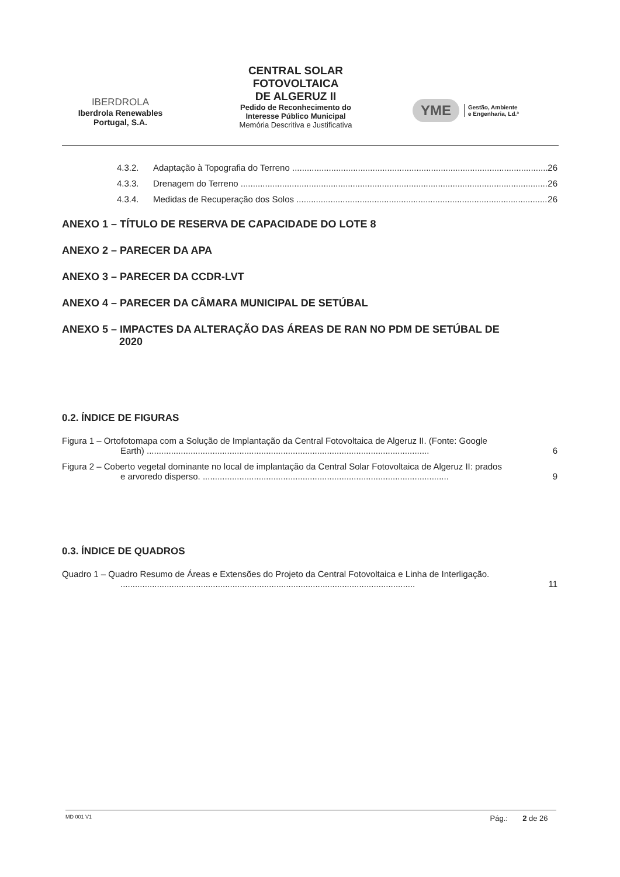IBERDROLA
Iberdrola Renewables
Portugal, S.A.
CENTRAL SOLAR
FOTOVOLTAICA
DE ALGERUZ II
Pedido de Reconhecimento do
Interesse Público Municipal
Memória Descritiva e Justificativa
YME Gestão, Ambiente
e Engenharia, Ld.ª
4.3.2. Adaptação à Topografia do Terreno 26
4.3.3. Drenagem do Terreno 26
4.3.4. Medidas de Recuperação dos Solos 26
ANEXO 1 – TÍTULO DE RESERVA DE CAPACIDADE DO LOTE 8
ANEXO 2 – PARECER DA APA
ANEXO 3 – PARECER DA CCDR-LVT
ANEXO 4 – PARECER DA CÂMARA MUNICIPAL DE SETÚBAL
ANEXO 5 – IMPACTES DA ALTERAÇÃO DAS ÁREAS DE RAN NO PDM DE SETÚBAL DE
2020
0.2. ÍNDICE DE FIGURAS
Figura 1 – Ortofotomapa com a Solução de Implantação da Central Fotovoltaica de Algeruz II. (Fonte: Google
Earth) .................................................................................................................... 6
Figura 2 – Coberto vegetal dominante no local de implantação da Central Solar Fotovoltaica de Algeruz II: prados
e arvoredo disperso. ..................................................................................................... 9
0.3. ÍNDICE DE QUADROS
Quadro 1 – Quadro Resumo de Áreas e Extensões do Projeto da Central Fotovoltaica e Linha de Interligação.
......................................................................................................................... 11
MD 001 V1 Pág.: 2 de 26